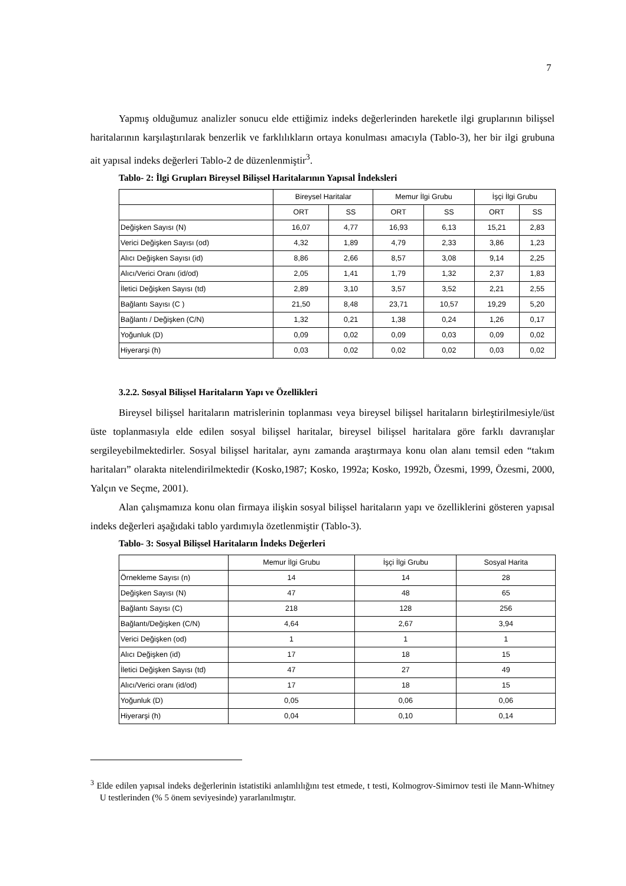7
Yapmış olduğumuz analizler sonucu elde ettiğimiz indeks değerlerinden hareketle ilgi gruplarının bilişsel haritalarının karşılaştırılarak benzerlik ve farklılıkların ortaya konulması amacıyla (Tablo-3), her bir ilgi grubuna ait yapısal indeks değerleri Tablo-2 de düzenlenmiştir<sup>3</sup>.
Tablo- 2: İlgi Grupları Bireysel Bilişsel Haritalarının Yapısal İndeksleri
| | Bireysel Haritalar | | Memur İlgi Grubu | | İşçi İlgi Grubu | |
| --- | --- | --- | --- | --- | --- | --- |
| | ORT | SS | ORT | SS | ORT | SS |
| Değişken Sayısı (N) | 16,07 | 4,77 | 16,93 | 6,13 | 15,21 | 2,83 |
| Verici Değişken Sayısı (od) | 4,32 | 1,89 | 4,79 | 2,33 | 3,86 | 1,23 |
| Alıcı Değişken Sayısı (id) | 8,86 | 2,66 | 8,57 | 3,08 | 9,14 | 2,25 |
| Alıcı/Verici Oranı (id/od) | 2,05 | 1,41 | 1,79 | 1,32 | 2,37 | 1,83 |
| İletici Değişken Sayısı (td) | 2,89 | 3,10 | 3,57 | 3,52 | 2,21 | 2,55 |
| Bağlantı Sayısı (C ) | 21,50 | 8,48 | 23,71 | 10,57 | 19,29 | 5,20 |
| Bağlantı / Değişken (C/N) | 1,32 | 0,21 | 1,38 | 0,24 | 1,26 | 0,17 |
| Yoğunluk (D) | 0,09 | 0,02 | 0,09 | 0,03 | 0,09 | 0,02 |
| Hiyerarşi (h) | 0,03 | 0,02 | 0,02 | 0,02 | 0,03 | 0,02 |
3.2.2. Sosyal Bilişsel Haritaların Yapı ve Özellikleri
Bireysel bilişsel haritaların matrislerinin toplanması veya bireysel bilişsel haritaların birleştirilmesiyle/üst üste toplanmasıyla elde edilen sosyal bilişsel haritalar, bireysel bilişsel haritalara göre farklı davranışlar sergileyebilmektedirler. Sosyal bilişsel haritalar, aynı zamanda araştırmaya konu olan alanı temsil eden “takım haritaları” olarakta nitelendirilmektedir (Kosko,1987; Kosko, 1992a; Kosko, 1992b, Özesmi, 1999, Özesmi, 2000, Yalçın ve Seçme, 2001).
Alan çalışmamıza konu olan firmaya ilişkin sosyal bilişsel haritaların yapı ve özelliklerini gösteren yapısal indeks değerleri aşağıdaki tablo yardımıyla özetlenmiştir (Tablo-3).
Tablo- 3: Sosyal Bilişsel Haritaların İndeks Değerleri
| | Memur İlgi Grubu | İşçi İlgi Grubu | Sosyal Harita |
| --- | --- | --- | --- |
| Örnekleme Sayısı (n) | 14 | 14 | 28 |
| Değişken Sayısı (N) | 47 | 48 | 65 |
| Bağlantı Sayısı (C) | 218 | 128 | 256 |
| Bağlantı/Değişken (C/N) | 4,64 | 2,67 | 3,94 |
| Verici Değişken (od) | 1 | 1 | 1 |
| Alıcı Değişken (id) | 17 | 18 | 15 |
| İletici Değişken Sayısı (td) | 47 | 27 | 49 |
| Alıcı/Verici oranı (id/od) | 17 | 18 | 15 |
| Yoğunluk (D) | 0,05 | 0,06 | 0,06 |
| Hiyerarşi (h) | 0,04 | 0,10 | 0,14 |
<sup>3</sup> Elde edilen yapısal indeks değerlerinin istatistiki anlamlılığını test etmede, t testi, Kolmogrov-Simirnov testi ile Mann-Whitney U testlerinden (% 5 önem seviyesinde) yararlanılmıştır.